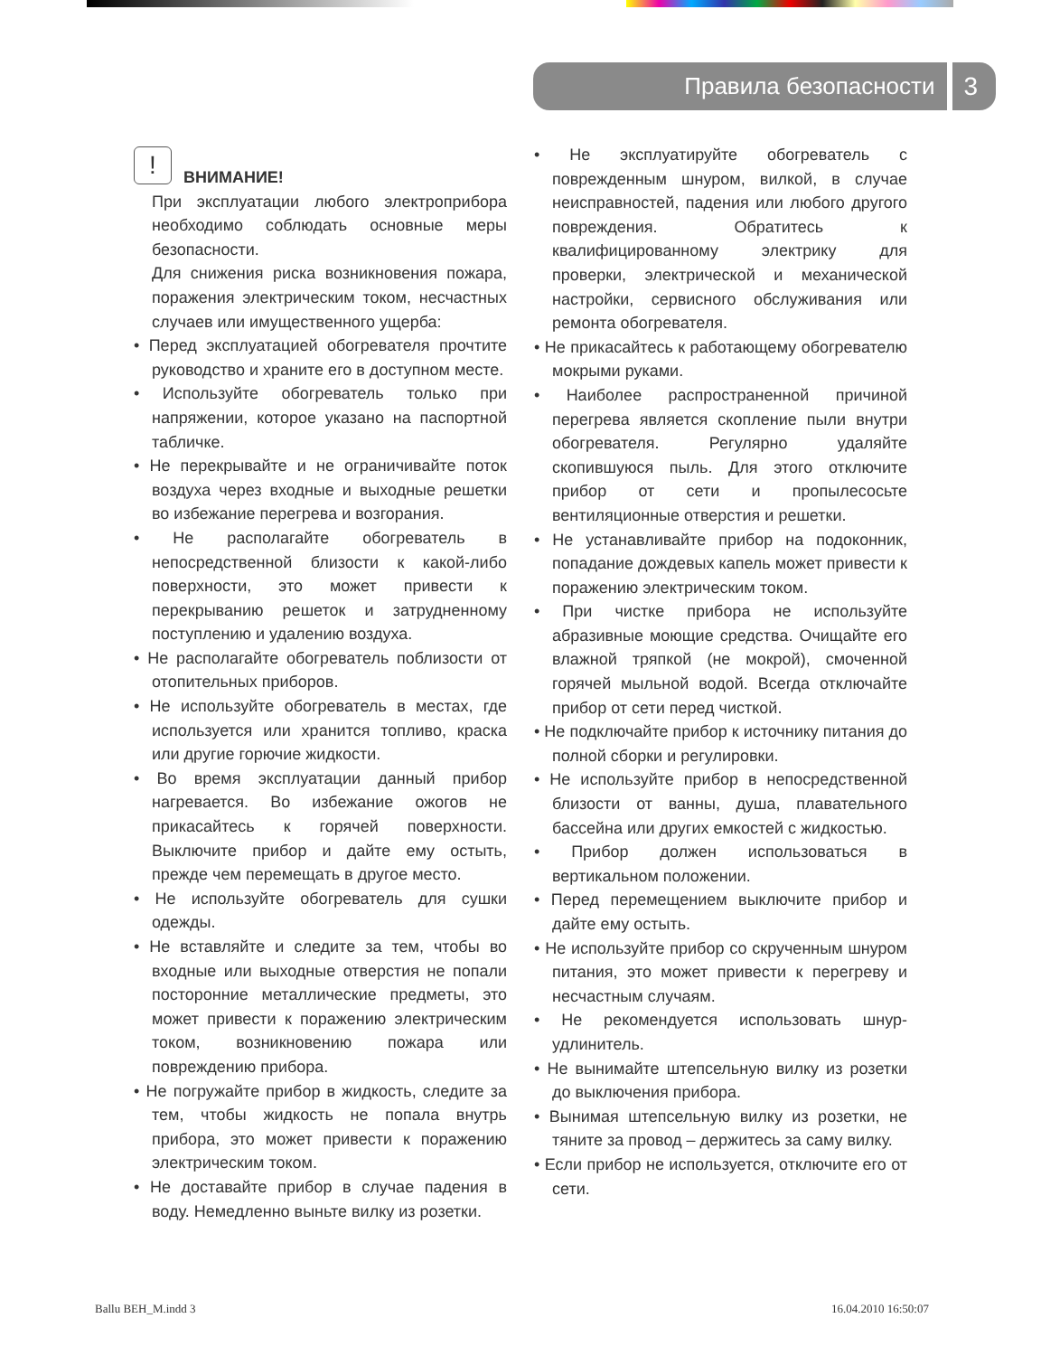Правила безопасности 3
!
ВНИМАНИЕ!
При эксплуатации любого электроприбора необходимо соблюдать основные меры безопасности.
Для снижения риска возникновения пожара, поражения электрическим током, несчастных случаев или имущественного ущерба:
• Перед эксплуатацией обогревателя прочтите руководство и храните его в доступном месте.
• Используйте обогреватель только при напряжении, которое указано на паспортной табличке.
• Не перекрывайте и не ограничивайте поток воздуха через входные и выходные решетки во избежание перегрева и возгорания.
• Не располагайте обогреватель в непосредственной близости к какой-либо поверхности, это может привести к перекрыванию решеток и затрудненному поступлению и удалению воздуха.
• Не располагайте обогреватель поблизости от отопительных приборов.
• Не используйте обогреватель в местах, где используется или хранится топливо, краска или другие горючие жидкости.
• Во время эксплуатации данный прибор нагревается. Во избежание ожогов не прикасайтесь к горячей поверхности. Выключите прибор и дайте ему остыть, прежде чем перемещать в другое место.
• Не используйте обогреватель для сушки одежды.
• Не вставляйте и следите за тем, чтобы во входные или выходные отверстия не попали посторонние металлические предметы, это может привести к поражению электрическим током, возникновению пожара или повреждению прибора.
• Не погружайте прибор в жидкость, следите за тем, чтобы жидкость не попала внутрь прибора, это может привести к поражению электрическим током.
• Не доставайте прибор в случае падения в воду. Немедленно выньте вилку из розетки.
• Не эксплуатируйте обогреватель с поврежденным шнуром, вилкой, в случае неисправностей, падения или любого другого повреждения. Обратитесь к квалифицированному электрику для проверки, электрической и механической настройки, сервисного обслуживания или ремонта обогревателя.
• Не прикасайтесь к работающему обогревателю мокрыми руками.
• Наиболее распространенной причиной перегрева является скопление пыли внутри обогревателя. Регулярно удаляйте скопившуюся пыль. Для этого отключите прибор от сети и пропылесосьте вентиляционные отверстия и решетки.
• Не устанавливайте прибор на подоконник, попадание дождевых капель может привести к поражению электрическим током.
• При чистке прибора не используйте абразивные моющие средства. Очищайте его влажной тряпкой (не мокрой), смоченной горячей мыльной водой. Всегда отключайте прибор от сети перед чисткой.
• Не подключайте прибор к источнику питания до полной сборки и регулировки.
• Не используйте прибор в непосредственной близости от ванны, душа, плавательного бассейна или других емкостей с жидкостью.
• Прибор должен использоваться в вертикальном положении.
• Перед перемещением выключите прибор и дайте ему остыть.
• Не используйте прибор со скрученным шнуром питания, это может привести к перегреву и несчастным случаям.
• Не рекомендуется использовать шнур-удлинитель.
• Не вынимайте штепсельную вилку из розетки до выключения прибора.
• Вынимая штепсельную вилку из розетки, не тяните за провод – держитесь за саму вилку.
• Если прибор не используется, отключите его от сети.
Ballu BEH_M.indd 3 16.04.2010 16:50:07